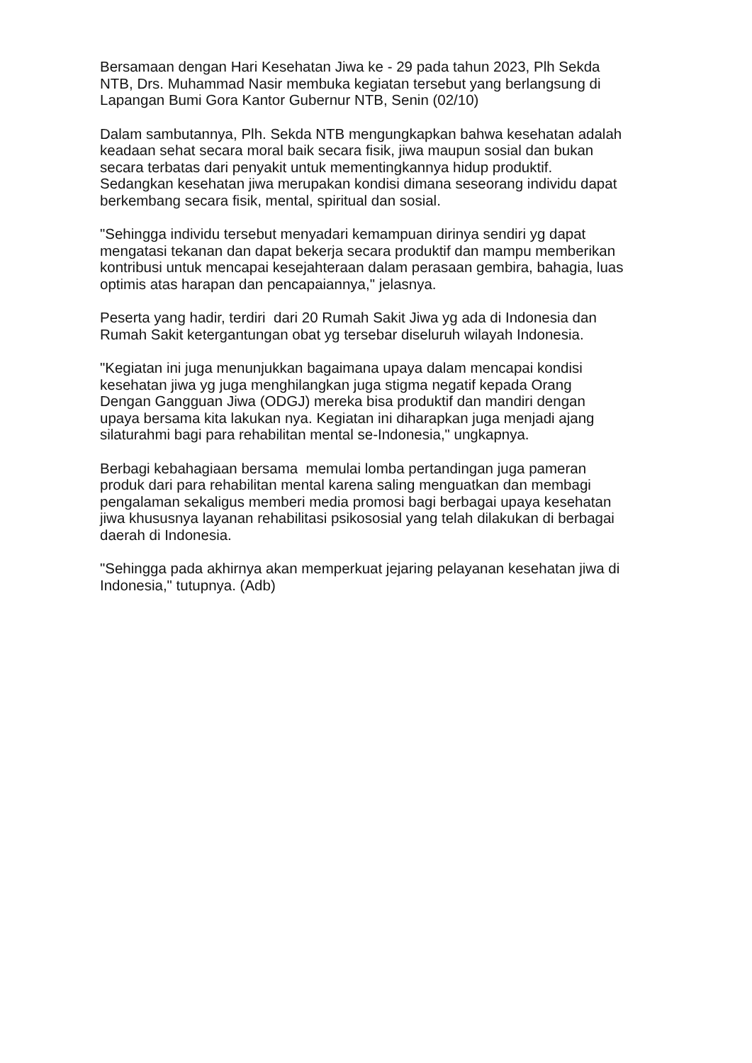Bersamaan dengan Hari Kesehatan Jiwa ke - 29 pada tahun 2023, Plh Sekda
NTB, Drs. Muhammad Nasir membuka kegiatan tersebut yang berlangsung di
Lapangan Bumi Gora Kantor Gubernur NTB, Senin (02/10)
Dalam sambutannya, Plh. Sekda NTB mengungkapkan bahwa kesehatan adalah
keadaan sehat secara moral baik secara fisik, jiwa maupun sosial dan bukan
secara terbatas dari penyakit untuk mementingkannya hidup produktif.
Sedangkan kesehatan jiwa merupakan kondisi dimana seseorang individu dapat
berkembang secara fisik, mental, spiritual dan sosial.
"Sehingga individu tersebut menyadari kemampuan dirinya sendiri yg dapat
mengatasi tekanan dan dapat bekerja secara produktif dan mampu memberikan
kontribusi untuk mencapai kesejahteraan dalam perasaan gembira, bahagia, luas
optimis atas harapan dan pencapaiannya," jelasnya.
Peserta yang hadir, terdiri dari 20 Rumah Sakit Jiwa yg ada di Indonesia dan
Rumah Sakit ketergantungan obat yg tersebar diseluruh wilayah Indonesia.
"Kegiatan ini juga menunjukkan bagaimana upaya dalam mencapai kondisi
kesehatan jiwa yg juga menghilangkan juga stigma negatif kepada Orang
Dengan Gangguan Jiwa (ODGJ) mereka bisa produktif dan mandiri dengan
upaya bersama kita lakukan nya. Kegiatan ini diharapkan juga menjadi ajang
silaturahmi bagi para rehabilitan mental se-Indonesia," ungkapnya.
Berbagi kebahagiaan bersama memulai lomba pertandingan juga pameran
produk dari para rehabilitan mental karena saling menguatkan dan membagi
pengalaman sekaligus memberi media promosi bagi berbagai upaya kesehatan
jiwa khususnya layanan rehabilitasi psikososial yang telah dilakukan di berbagai
daerah di Indonesia.
"Sehingga pada akhirnya akan memperkuat jejaring pelayanan kesehatan jiwa di
Indonesia," tutupnya. (Adb)